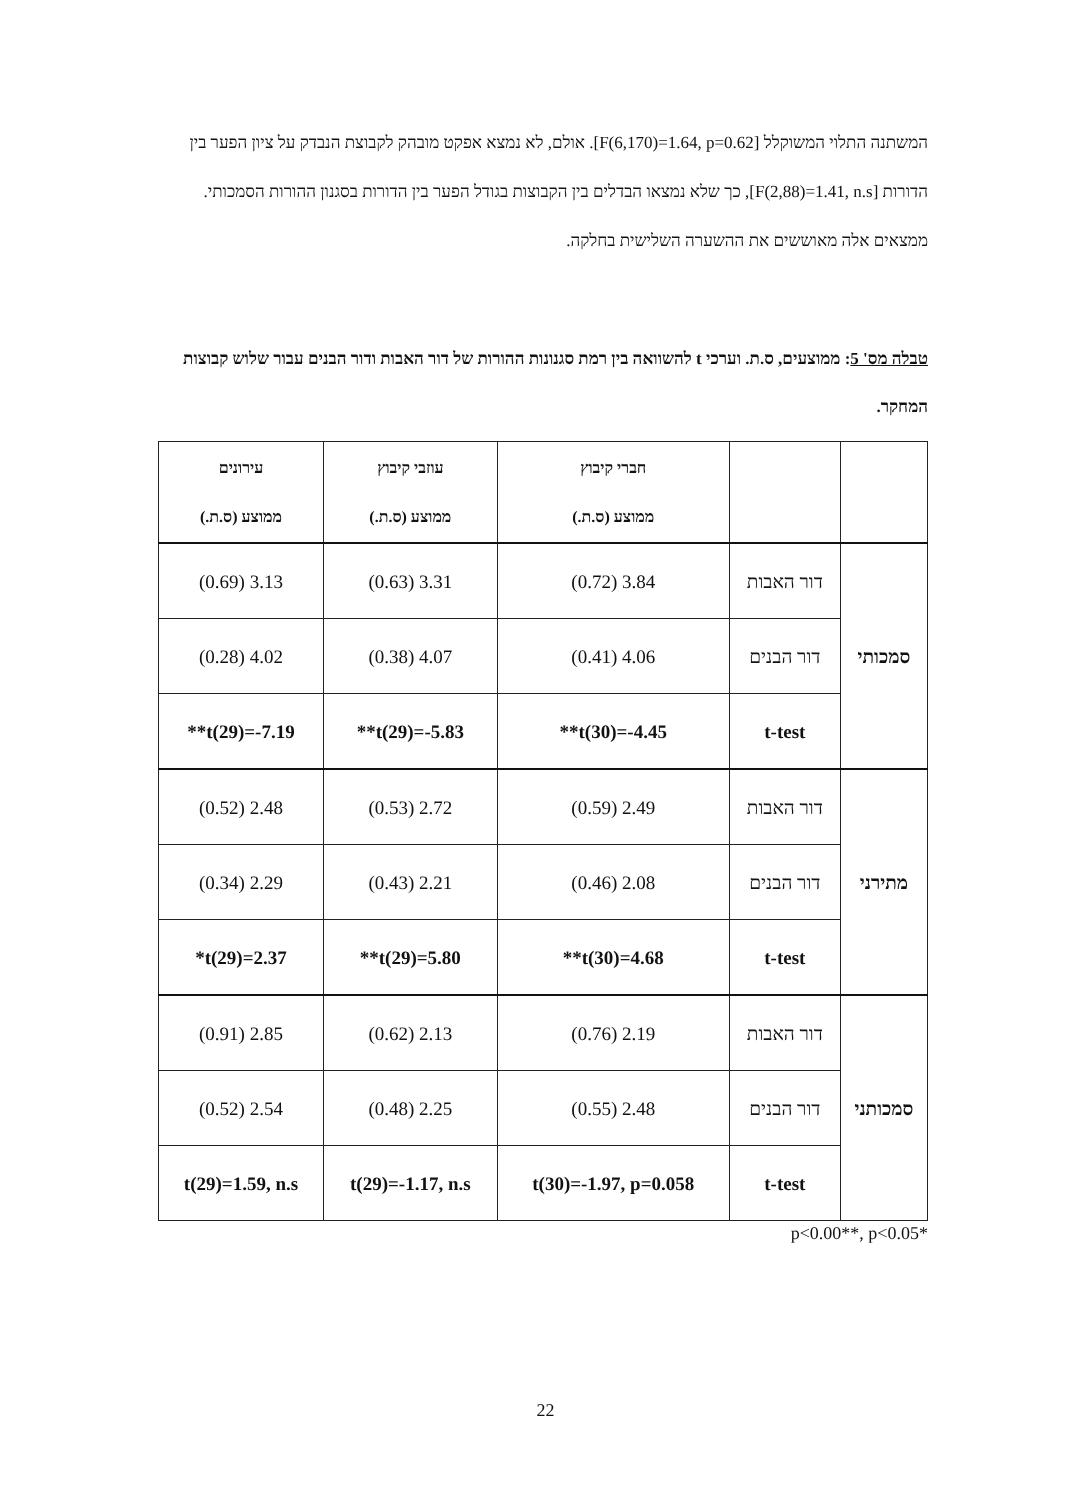המשתנה התלוי המשוקלל [F(6,170)=1.64, p=0.62]. אולם, לא נמצא אפקט מובהק לקבוצת הנבדק על ציון הפער בין הדורות [F(2,88)=1.41, n.s], כך שלא נמצאו הבדלים בין הקבוצות בגודל הפער בין הדורות בסגנון ההורות הסמכותי. ממצאים אלה מאוששים את ההשערה השלישית בחלקה.
טבלה מס' 5: ממוצעים, ס.ת. וערכי t להשוואה בין רמת סגנונות ההורות של דור האבות ודור הבנים עבור שלוש קבוצות המחקר.
| | | חברי קיבוץ ממוצע (ס.ת.) | עוזבי קיבוץ ממוצע (ס.ת.) | עירונים ממוצע (ס.ת.) |
| --- | --- | --- | --- | --- |
| סמכותי | דור האבות | 3.84 (0.72) | 3.31 (0.63) | 3.13 (0.69) |
| | דור הבנים | 4.06 (0.41) | 4.07 (0.38) | 4.02 (0.28) |
| | t-test | t(30)=-4.45** | t(29)=-5.83** | t(29)=-7.19** |
| מתירני | דור האבות | 2.49 (0.59) | 2.72 (0.53) | 2.48 (0.52) |
| | דור הבנים | 2.08 (0.46) | 2.21 (0.43) | 2.29 (0.34) |
| | t-test | t(30)=4.68** | t(29)=5.80** | t(29)=2.37* |
| סמכותני | דור האבות | 2.19 (0.76) | 2.13 (0.62) | 2.85 (0.91) |
| | דור הבנים | 2.48 (0.55) | 2.25 (0.48) | 2.54 (0.52) |
| | t-test | t(30)=-1.97, p=0.058 | t(29)=-1.17, n.s | t(29)=1.59, n.s |
p<0.00**, p<0.05*
22